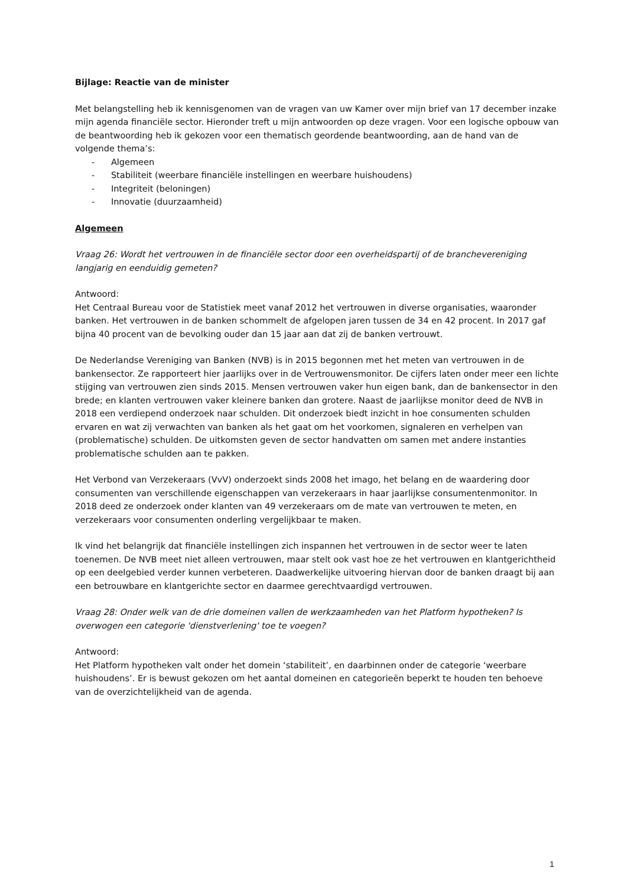Bijlage: Reactie van de minister
Met belangstelling heb ik kennisgenomen van de vragen van uw Kamer over mijn brief van 17 december inzake mijn agenda financiële sector. Hieronder treft u mijn antwoorden op deze vragen. Voor een logische opbouw van de beantwoording heb ik gekozen voor een thematisch geordende beantwoording, aan de hand van de volgende thema’s:
- Algemeen
- Stabiliteit (weerbare financiële instellingen en weerbare huishoudens)
- Integriteit (beloningen)
- Innovatie (duurzaamheid)
Algemeen
Vraag 26: Wordt het vertrouwen in de financiële sector door een overheidspartij of de branchevereniging langjarig en eenduidig gemeten?
Antwoord:
Het Centraal Bureau voor de Statistiek meet vanaf 2012 het vertrouwen in diverse organisaties, waaronder banken. Het vertrouwen in de banken schommelt de afgelopen jaren tussen de 34 en 42 procent. In 2017 gaf bijna 40 procent van de bevolking ouder dan 15 jaar aan dat zij de banken vertrouwt.
De Nederlandse Vereniging van Banken (NVB) is in 2015 begonnen met het meten van vertrouwen in de bankensector. Ze rapporteert hier jaarlijks over in de Vertrouwensmonitor. De cijfers laten onder meer een lichte stijging van vertrouwen zien sinds 2015. Mensen vertrouwen vaker hun eigen bank, dan de bankensector in den brede; en klanten vertrouwen vaker kleinere banken dan grotere. Naast de jaarlijkse monitor deed de NVB in 2018 een verdiepend onderzoek naar schulden. Dit onderzoek biedt inzicht in hoe consumenten schulden ervaren en wat zij verwachten van banken als het gaat om het voorkomen, signaleren en verhelpen van (problematische) schulden. De uitkomsten geven de sector handvatten om samen met andere instanties problematische schulden aan te pakken.
Het Verbond van Verzekeraars (VvV) onderzoekt sinds 2008 het imago, het belang en de waardering door consumenten van verschillende eigenschappen van verzekeraars in haar jaarlijkse consumentenmonitor. In 2018 deed ze onderzoek onder klanten van 49 verzekeraars om de mate van vertrouwen te meten, en verzekeraars voor consumenten onderling vergelijkbaar te maken.
Ik vind het belangrijk dat financiële instellingen zich inspannen het vertrouwen in de sector weer te laten toenemen. De NVB meet niet alleen vertrouwen, maar stelt ook vast hoe ze het vertrouwen en klantgerichtheid op een deelgebied verder kunnen verbeteren. Daadwerkelijke uitvoering hiervan door de banken draagt bij aan een betrouwbare en klantgerichte sector en daarmee gerechtvaardigd vertrouwen.
Vraag 28: Onder welk van de drie domeinen vallen de werkzaamheden van het Platform hypotheken? Is overwogen een categorie 'dienstverlening' toe te voegen?
Antwoord:
Het Platform hypotheken valt onder het domein ‘stabiliteit’, en daarbinnen onder de categorie ‘weerbare huishoudens’. Er is bewust gekozen om het aantal domeinen en categorieën beperkt te houden ten behoeve van de overzichtelijkheid van de agenda.
1